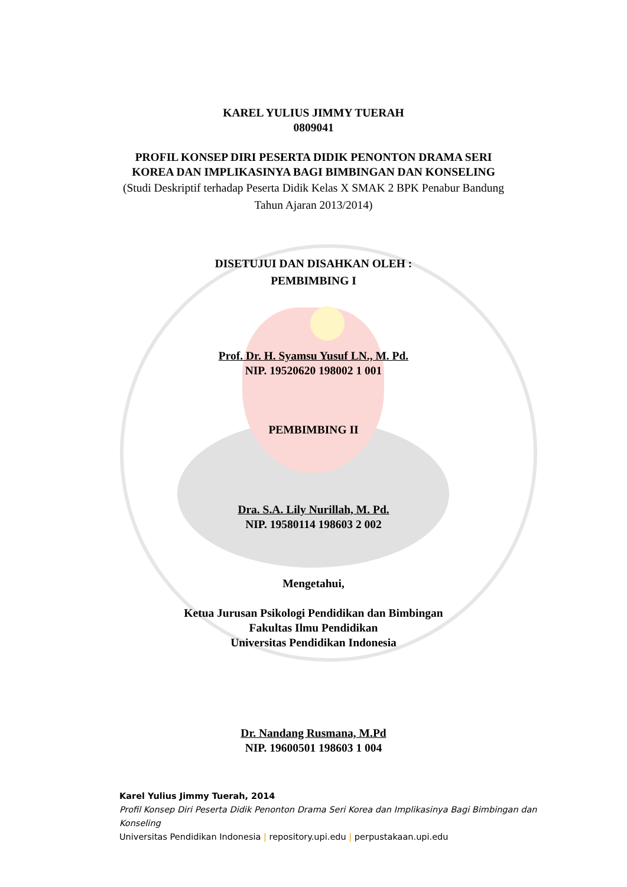KAREL YULIUS JIMMY TUERAH
0809041
PROFIL KONSEP DIRI PESERTA DIDIK PENONTON DRAMA SERI
KOREA DAN IMPLIKASINYA BAGI BIMBINGAN DAN KONSELING
(Studi Deskriptif terhadap Peserta Didik Kelas X SMAK 2 BPK Penabur Bandung
Tahun Ajaran 2013/2014)
DISETUJUI DAN DISAHKAN OLEH :
PEMBIMBING I
Prof. Dr. H. Syamsu Yusuf LN., M. Pd.
NIP. 19520620 198002 1 001
PEMBIMBING II
Dra. S.A. Lily Nurillah, M. Pd.
NIP. 19580114 198603 2 002
Mengetahui,
Ketua Jurusan Psikologi Pendidikan dan Bimbingan
Fakultas Ilmu Pendidikan
Universitas Pendidikan Indonesia
Dr. Nandang Rusmana, M.Pd
NIP. 19600501 198603 1 004
Karel Yulius Jimmy Tuerah, 2014
Profil Konsep Diri Peserta Didik Penonton Drama Seri Korea dan Implikasinya Bagi Bimbingan dan Konseling
Universitas Pendidikan Indonesia | repository.upi.edu | perpustakaan.upi.edu